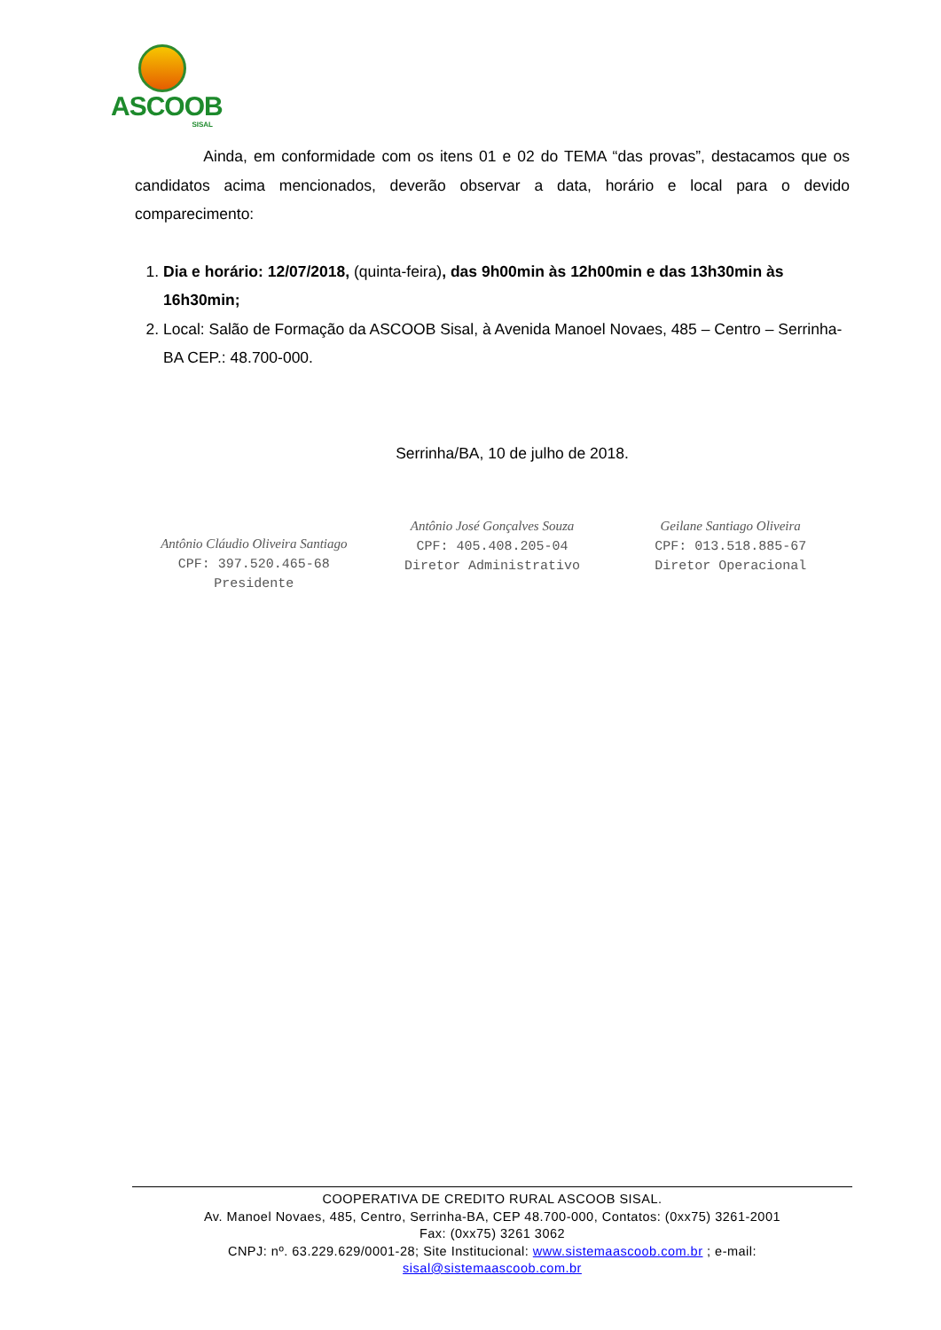ASCOOB
SISAL
Ainda, em conformidade com os itens 01 e 02 do TEMA “das provas”, destacamos que os candidatos acima mencionados, deverão observar a data, horário e local para o devido comparecimento:
1. Dia e horário: 12/07/2018, (quinta-feira), das 9h00min às 12h00min e das 13h30min às 16h30min;
2. Local: Salão de Formação da ASCOOB Sisal, à Avenida Manoel Novaes, 485 – Centro – Serrinha-BA CEP.: 48.700-000.
Serrinha/BA, 10 de julho de 2018.
Antônio Cláudio Oliveira Santiago
CPF: 397.520.465-68
Presidente
Antônio José Gonçalves Souza
CPF: 405.408.205-04
Diretor Administrativo
Geilane Santiago Oliveira
CPF: 013.518.885-67
Diretor Operacional
COOPERATIVA DE CREDITO RURAL ASCOOB SISAL.
Av. Manoel Novaes, 485, Centro, Serrinha-BA, CEP 48.700-000, Contatos: (0xx75) 3261-2001
Fax: (0xx75) 3261 3062
CNPJ: nº. 63.229.629/0001-28; Site Institucional: www.sistemaascoob.com.br ; e-mail:
sisal@sistemaascoob.com.br